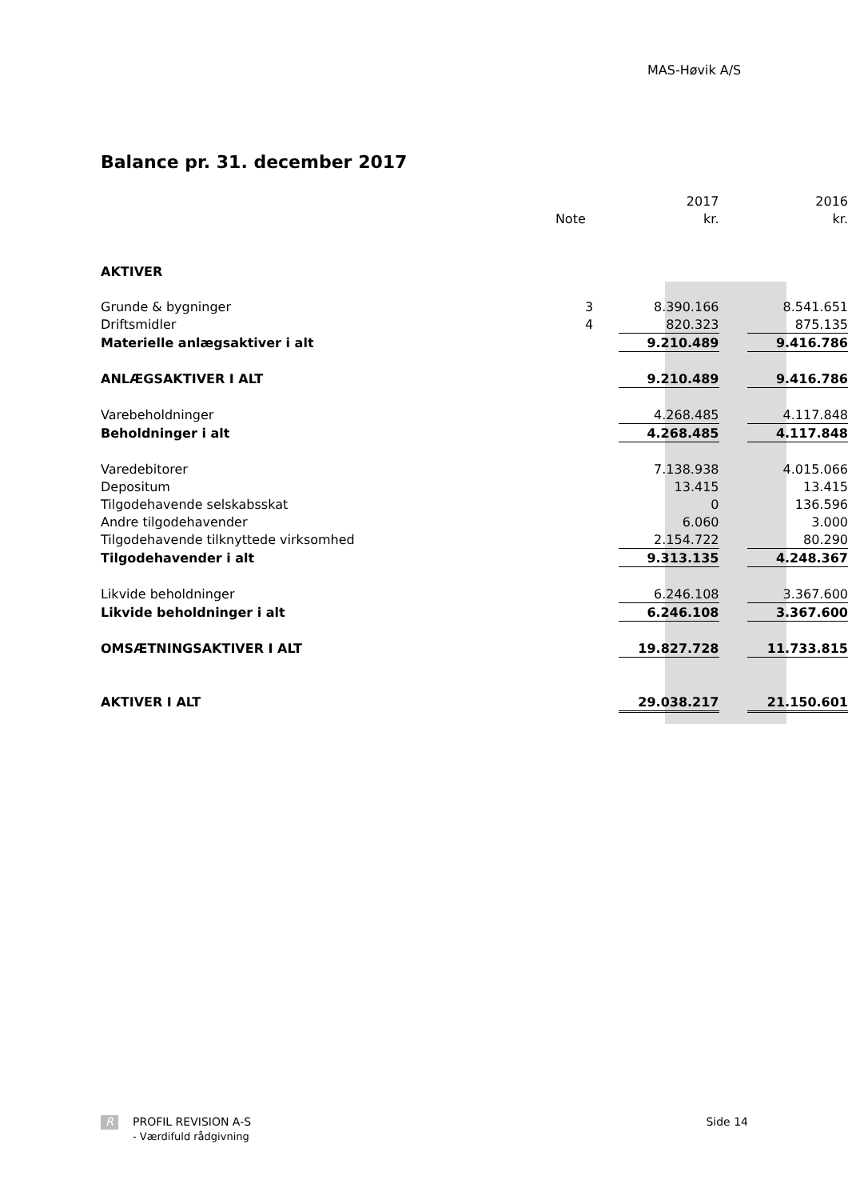MAS-Høvik A/S
Balance pr. 31. december 2017
| | | 2017 | | 2016 |
| | Note | kr. | | kr. |
| AKTIVER | | | | |
| Grunde & bygninger | 3 | 8.390.166 | | 8.541.651 |
| Driftsmidler | 4 | 820.323 | | 875.135 |
| Materielle anlægsaktiver i alt | | 9.210.489 | | 9.416.786 |
| ANLÆGSAKTIVER I ALT | | 9.210.489 | | 9.416.786 |
| Varebeholdninger | | 4.268.485 | | 4.117.848 |
| Beholdninger i alt | | 4.268.485 | | 4.117.848 |
| Varedebitorer | | 7.138.938 | | 4.015.066 |
| Depositum | | 13.415 | | 13.415 |
| Tilgodehavende selskabsskat | | 0 | | 136.596 |
| Andre tilgodehavender | | 6.060 | | 3.000 |
| Tilgodehavende tilknyttede virksomhed | | 2.154.722 | | 80.290 |
| Tilgodehavender i alt | | 9.313.135 | | 4.248.367 |
| Likvide beholdninger | | 6.246.108 | | 3.367.600 |
| Likvide beholdninger i alt | | 6.246.108 | | 3.367.600 |
| OMSÆTNINGSAKTIVER I ALT | | 19.827.728 | | 11.733.815 |
| AKTIVER I ALT | | 29.038.217 | | 21.150.601 |
R PROFIL REVISION A-S Side 14
- Værdifuld rådgivning